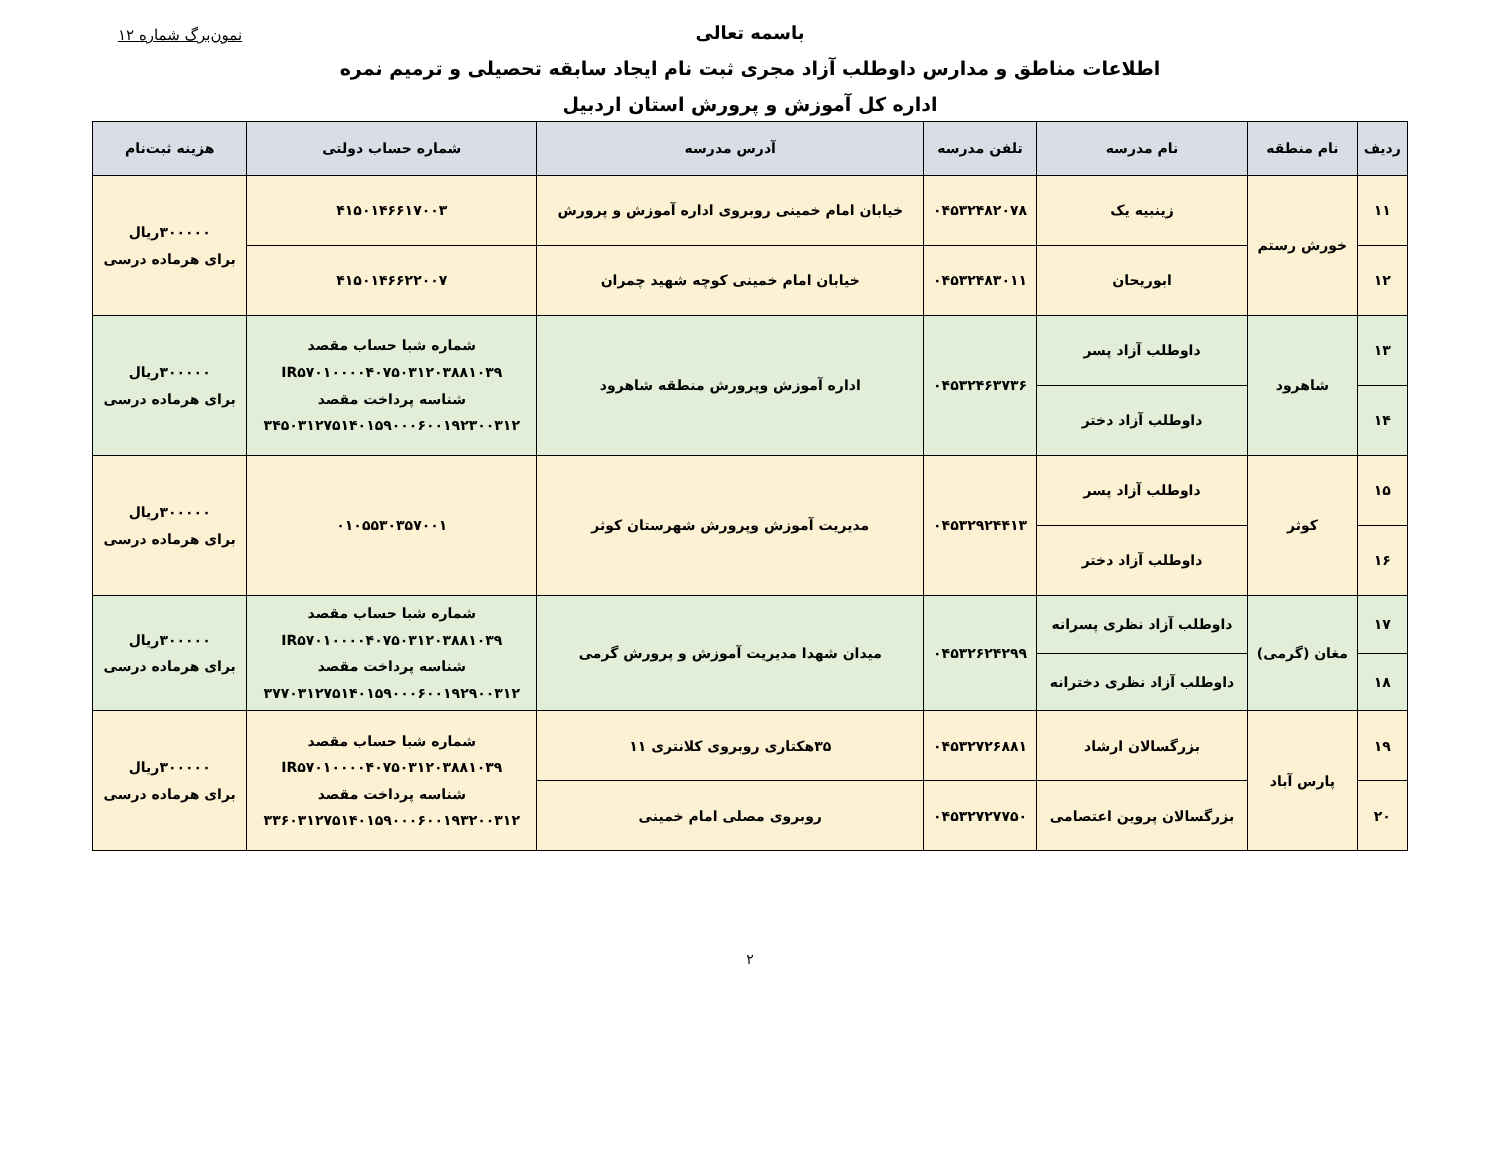باسمه تعالی
نمون‌برگ شماره ۱۲
اطلاعات مناطق و مدارس داوطلب آزاد مجری ثبت نام ایجاد سابقه تحصیلی و ترمیم نمره
اداره کل آموزش و پرورش استان اردبیل
| ردیف | نام منطقه | نام مدرسه | تلفن مدرسه | آدرس مدرسه | شماره حساب دولتی | هزینه ثبت‌نام |
| --- | --- | --- | --- | --- | --- | --- |
| ۱۱ | خورش رستم | زینبیه یک | ۰۴۵۳۲۴۸۲۰۷۸ | خیابان امام خمینی روبروی اداره آموزش و پرورش | ۴۱۵۰۱۴۶۶۱۷۰۰۳ | ۳۰۰۰۰۰ریال برای هرماده درسی |
| ۱۲ | | ابوریحان | ۰۴۵۳۲۴۸۳۰۱۱ | خیابان امام خمینی کوچه شهید چمران | ۴۱۵۰۱۴۶۶۲۲۰۰۷ | |
| ۱۳ | شاهرود | داوطلب آزاد پسر | ۰۴۵۳۲۴۶۳۷۳۶ | اداره آموزش وپرورش منطقه شاهرود | شماره شبا حساب مقصد IR۵۷۰۱۰۰۰۰۴۰۷۵۰۳۱۲۰۳۸۸۱۰۳۹ شناسه پرداخت مقصد ۳۴۵۰۳۱۲۷۵۱۴۰۱۵۹۰۰۰۶۰۰۱۹۲۳۰۰۳۱۲ | ۳۰۰۰۰۰ریال برای هرماده درسی |
| ۱۴ | | داوطلب آزاد دختر | | | | |
| ۱۵ | کوثر | داوطلب آزاد پسر | ۰۴۵۳۲۹۲۴۴۱۳ | مدیریت آموزش وپرورش شهرستان کوثر | ۰۱۰۵۵۳۰۳۵۷۰۰۱ | ۳۰۰۰۰۰ریال برای هرماده درسی |
| ۱۶ | | داوطلب آزاد دختر | | | | |
| ۱۷ | مغان (گرمی) | داوطلب آزاد نظری پسرانه | ۰۴۵۳۲۶۲۴۲۹۹ | میدان شهدا مدیریت آموزش و پرورش گرمی | شماره شبا حساب مقصد IR۵۷۰۱۰۰۰۰۴۰۷۵۰۳۱۲۰۳۸۸۱۰۳۹ شناسه پرداخت مقصد ۳۷۷۰۳۱۲۷۵۱۴۰۱۵۹۰۰۰۶۰۰۱۹۲۹۰۰۳۱۲ | ۳۰۰۰۰۰ریال برای هرماده درسی |
| ۱۸ | | داوطلب آزاد نظری دخترانه | | | | |
| ۱۹ | پارس آباد | بزرگسالان ارشاد | ۰۴۵۳۲۷۲۶۸۸۱ | ۳۵هکتاری روبروی کلانتری ۱۱ | شماره شبا حساب مقصد IR۵۷۰۱۰۰۰۰۴۰۷۵۰۳۱۲۰۳۸۸۱۰۳۹ شناسه پرداخت مقصد ۳۳۶۰۳۱۲۷۵۱۴۰۱۵۹۰۰۰۶۰۰۱۹۳۲۰۰۳۱۲ | ۳۰۰۰۰۰ریال برای هرماده درسی |
| ۲۰ | | بزرگسالان پروین اعتصامی | ۰۴۵۳۲۷۲۷۷۵۰ | روبروی مصلی امام خمینی | | |
۲